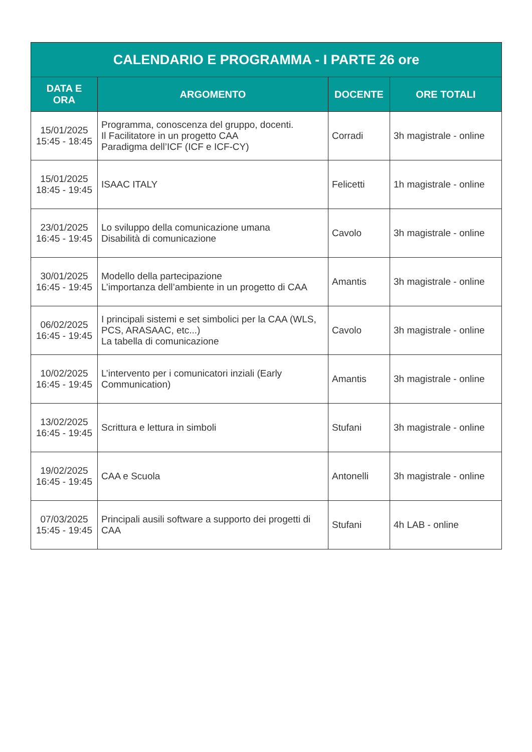| CALENDARIO E PROGRAMMA - I PARTE 26 ore | | | |
| --- | --- | --- | --- |
| DATA E ORA | ARGOMENTO | DOCENTE | ORE TOTALI |
| 15/01/2025 15:45 - 18:45 | Programma, conoscenza del gruppo, docenti. Il Facilitatore in un progetto CAA Paradigma dell’ICF (ICF e ICF-CY) | Corradi | 3h magistrale - online |
| 15/01/2025 18:45 - 19:45 | ISAAC ITALY | Felicetti | 1h magistrale - online |
| 23/01/2025 16:45 - 19:45 | Lo sviluppo della comunicazione umana Disabilità di comunicazione | Cavolo | 3h magistrale - online |
| 30/01/2025 16:45 - 19:45 | Modello della partecipazione L’importanza dell’ambiente in un progetto di CAA | Amantis | 3h magistrale - online |
| 06/02/2025 16:45 - 19:45 | I principali sistemi e set simbolici per la CAA (WLS, PCS, ARASAAC, etc...) La tabella di comunicazione | Cavolo | 3h magistrale - online |
| 10/02/2025 16:45 - 19:45 | L’intervento per i comunicatori inziali (Early Communication) | Amantis | 3h magistrale - online |
| 13/02/2025 16:45 - 19:45 | Scrittura e lettura in simboli | Stufani | 3h magistrale - online |
| 19/02/2025 16:45 - 19:45 | CAA e Scuola | Antonelli | 3h magistrale - online |
| 07/03/2025 15:45 - 19:45 | Principali ausili software a supporto dei progetti di CAA | Stufani | 4h LAB - online |